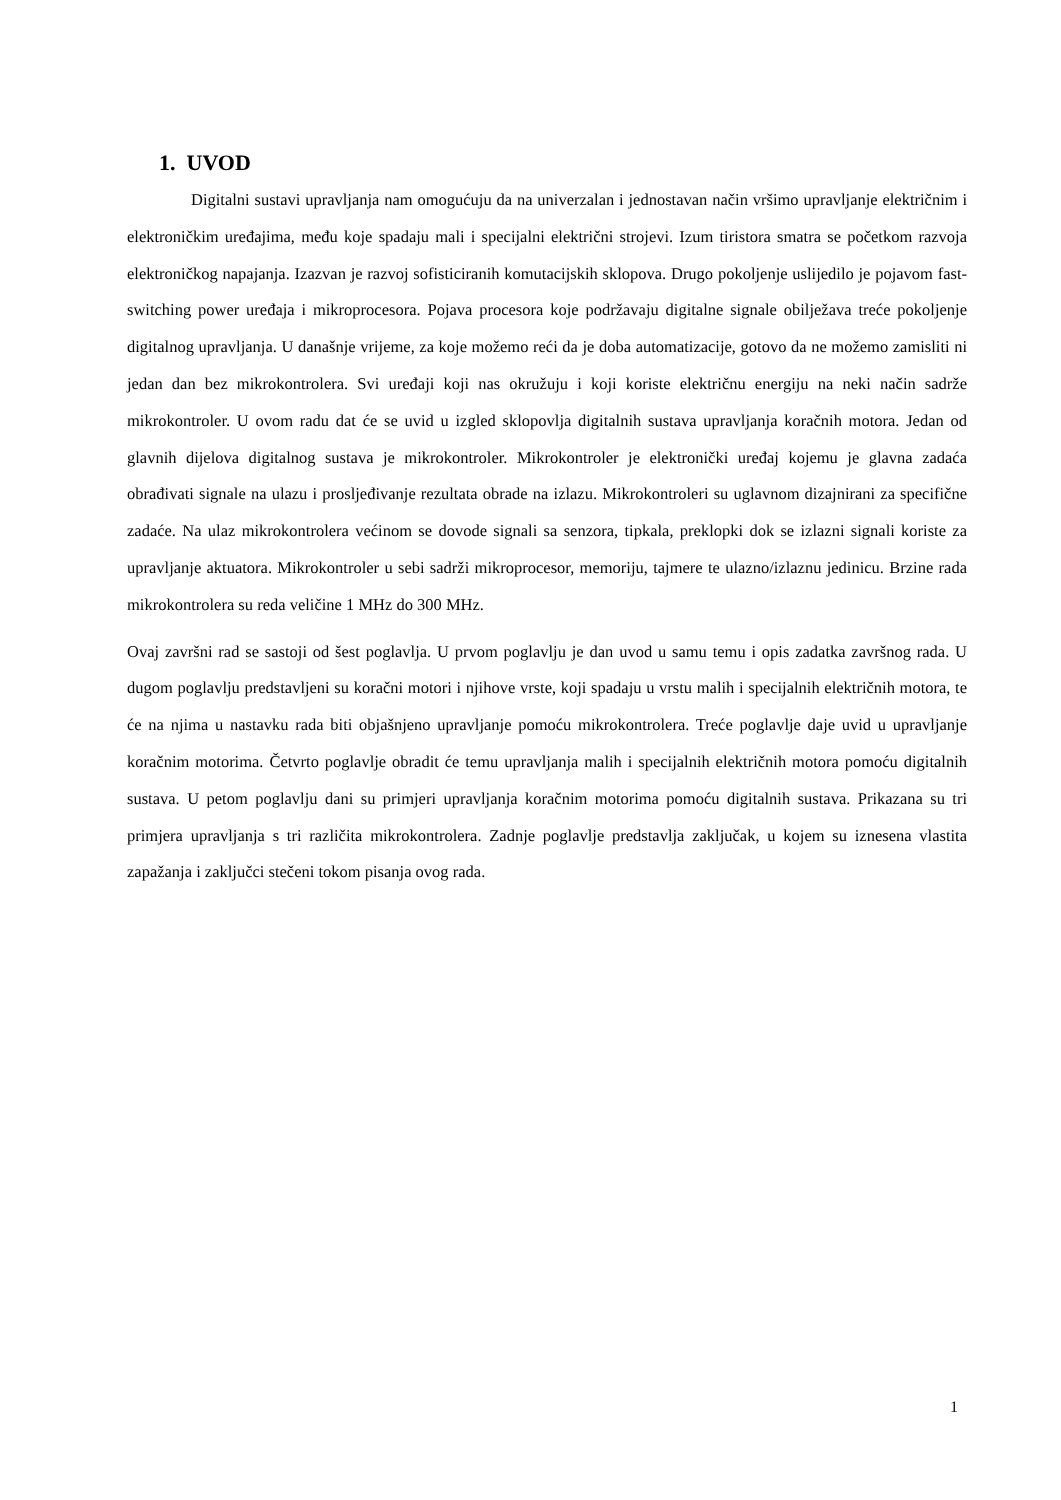1. UVOD
Digitalni sustavi upravljanja nam omogućuju da na univerzalan i jednostavan način vršimo upravljanje električnim i elektroničkim uređajima, među koje spadaju mali i specijalni električni strojevi. Izum tiristora smatra se početkom razvoja elektroničkog napajanja. Izazvan je razvoj sofisticiranih komutacijskih sklopova. Drugo pokoljenje uslijedilo je pojavom fast-switching power uređaja i mikroprocesora. Pojava procesora koje podržavaju digitalne signale obilježava treće pokoljenje digitalnog upravljanja. U današnje vrijeme, za koje možemo reći da je doba automatizacije, gotovo da ne možemo zamisliti ni jedan dan bez mikrokontrolera. Svi uređaji koji nas okružuju i koji koriste električnu energiju na neki način sadrže mikrokontroler. U ovom radu dat će se uvid u izgled sklopovlja digitalnih sustava upravljanja koračnih motora. Jedan od glavnih dijelova digitalnog sustava je mikrokontroler. Mikrokontroler je elektronički uređaj kojemu je glavna zadaća obrađivati signale na ulazu i prosljeđivanje rezultata obrade na izlazu. Mikrokontroleri su uglavnom dizajnirani za specifične zadaće. Na ulaz mikrokontrolera većinom se dovode signali sa senzora, tipkala, preklopki dok se izlazni signali koriste za upravljanje aktuatora. Mikrokontroler u sebi sadrži mikroprocesor, memoriju, tajmere te ulazno/izlaznu jedinicu. Brzine rada mikrokontrolera su reda veličine 1 MHz do 300 MHz.
Ovaj završni rad se sastoji od šest poglavlja. U prvom poglavlju je dan uvod u samu temu i opis zadatka završnog rada. U dugom poglavlju predstavljeni su koračni motori i njihove vrste, koji spadaju u vrstu malih i specijalnih električnih motora, te će na njima u nastavku rada biti objašnjeno upravljanje pomoću mikrokontrolera. Treće poglavlje daje uvid u upravljanje koračnim motorima. Četvrto poglavlje obradit će temu upravljanja malih i specijalnih električnih motora pomoću digitalnih sustava. U petom poglavlju dani su primjeri upravljanja koračnim motorima pomoću digitalnih sustava. Prikazana su tri primjera upravljanja s tri različita mikrokontrolera. Zadnje poglavlje predstavlja zaključak, u kojem su iznesena vlastita zapažanja i zaključci stečeni tokom pisanja ovog rada.
1